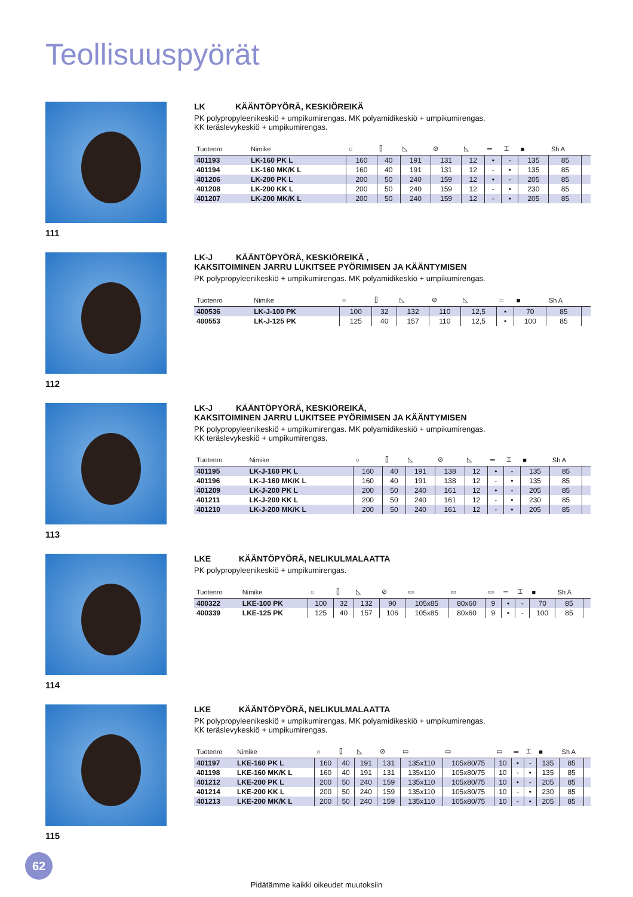Teollisuuspyörät
111
LK KÄÄNTÖPYÖRÄ, KESKIÖREIKÄ
PK polypropyleenikeskiö + umpikumirengas. MK polyamidikeskiö + umpikumirengas.
KK teräslevykeskiö + umpikumirengas.
| Tuotenro | Nimike | ○ | ⌷ | ◺ | ⊘ | ◺ | ═ | ⌶ | ■ | Sh A | |
| --- | --- | --- | --- | --- | --- | --- | --- | --- | --- | --- | --- |
| 401193 | LK-160 PK L | 160 | 40 | 191 | 131 | 12 | • | - | 135 | 85 | |
| 401194 | LK-160 MK/K L | 160 | 40 | 191 | 131 | 12 | - | • | 135 | 85 | |
| 401206 | LK-200 PK L | 200 | 50 | 240 | 159 | 12 | • | - | 205 | 85 | |
| 401208 | LK-200 KK L | 200 | 50 | 240 | 159 | 12 | - | • | 230 | 85 | |
| 401207 | LK-200 MK/K L | 200 | 50 | 240 | 159 | 12 | - | • | 205 | 85 | |
112
LK-J KÄÄNTÖPYÖRÄ, KESKIÖREIKÄ ,
KAKSITOIMINEN JARRU LUKITSEE PYÖRIMISEN JA KÄÄNTYMISEN
PK polypropyleenikeskiö + umpikumirengas. MK polyamidikeskiö + umpikumirengas.
| Tuotenro | Nimike | ○ | ⌷ | ◺ | ⊘ | ◺ | ═ | ■ | Sh A | |
| --- | --- | --- | --- | --- | --- | --- | --- | --- | --- | --- |
| 400536 | LK-J-100 PK | 100 | 32 | 132 | 110 | 12,5 | • | 70 | 85 | |
| 400553 | LK-J-125 PK | 125 | 40 | 157 | 110 | 12,5 | • | 100 | 85 | |
113
LK-J KÄÄNTÖPYÖRÄ, KESKIÖREIKÄ,
KAKSITOIMINEN JARRU LUKITSEE PYÖRIMISEN JA KÄÄNTYMISEN
PK polypropyleenikeskiö + umpikumirengas. MK polyamidikeskiö + umpikumirengas.
KK teräslevykeskiö + umpikumirengas.
| Tuotenro | Nimike | ○ | ⌷ | ◺ | ⊘ | ◺ | ═ | ⌶ | ■ | Sh A | |
| --- | --- | --- | --- | --- | --- | --- | --- | --- | --- | --- | --- |
| 401195 | LK-J-160 PK L | 160 | 40 | 191 | 138 | 12 | • | - | 135 | 85 | |
| 401196 | LK-J-160 MK/K L | 160 | 40 | 191 | 138 | 12 | - | • | 135 | 85 | |
| 401209 | LK-J-200 PK L | 200 | 50 | 240 | 161 | 12 | • | - | 205 | 85 | |
| 401211 | LK-J-200 KK L | 200 | 50 | 240 | 161 | 12 | - | • | 230 | 85 | |
| 401210 | LK-J-200 MK/K L | 200 | 50 | 240 | 161 | 12 | - | • | 205 | 85 | |
114
LKE KÄÄNTÖPYÖRÄ, NELIKULMALAATTA
PK polypropyleenikeskiö + umpikumirengas.
| Tuotenro | Nimike | ○ | ⌷ | ◺ | ⊘ | ▭ | ▭ | ▭ | ═ | ⌶ | ■ | Sh A | |
| --- | --- | --- | --- | --- | --- | --- | --- | --- | --- | --- | --- | --- | --- |
| 400322 | LKE-100 PK | 100 | 32 | 132 | 90 | 105x85 | 80x60 | 9 | • | - | 70 | 85 | |
| 400339 | LKE-125 PK | 125 | 40 | 157 | 106 | 105x85 | 80x60 | 9 | • | - | 100 | 85 | |
115
LKE KÄÄNTÖPYÖRÄ, NELIKULMALAATTA
PK polypropyleenikeskiö + umpikumirengas. MK polyamidikeskiö + umpikumirengas.
KK teräslevykeskiö + umpikumirengas.
| Tuotenro | Nimike | ○ | ⌷ | ◺ | ⊘ | ▭ | ▭ | ▭ | ═ | ⌶ | ■ | Sh A | |
| --- | --- | --- | --- | --- | --- | --- | --- | --- | --- | --- | --- | --- | --- |
| 401197 | LKE-160 PK L | 160 | 40 | 191 | 131 | 135x110 | 105x80/75 | 10 | • | - | 135 | 85 | |
| 401198 | LKE-160 MK/K L | 160 | 40 | 191 | 131 | 135x110 | 105x80/75 | 10 | - | • | 135 | 85 | |
| 401212 | LKE-200 PK L | 200 | 50 | 240 | 159 | 135x110 | 105x80/75 | 10 | • | - | 205 | 85 | |
| 401214 | LKE-200 KK L | 200 | 50 | 240 | 159 | 135x110 | 105x80/75 | 10 | - | • | 230 | 85 | |
| 401213 | LKE-200 MK/K L | 200 | 50 | 240 | 159 | 135x110 | 105x80/75 | 10 | - | • | 205 | 85 | |
62
Pidätämme kaikki oikeudet muutoksiin